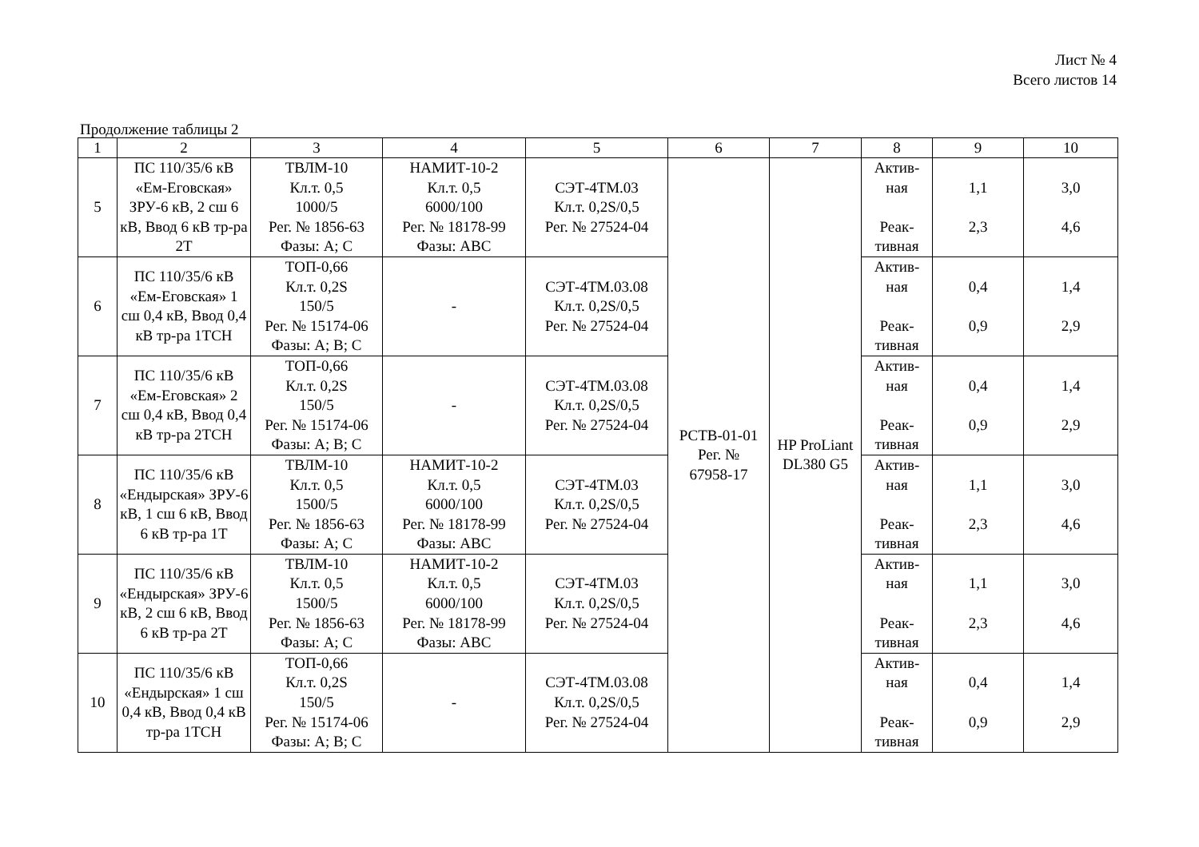Лист № 4
Всего листов 14
Продолжение таблицы 2
| 1 | 2 | 3 | 4 | 5 | 6 | 7 | 8 | 9 | 10 |
| --- | --- | --- | --- | --- | --- | --- | --- | --- | --- |
| 5 | ПС 110/35/6 кВ «Ем-Еговская» ЗРУ-6 кВ, 2 сш 6 кВ, Ввод 6 кВ тр-ра 2Т | ТВЛМ-10 Кл.т. 0,5 1000/5 Рег. № 1856-63 Фазы: А; С | НАМИТ-10-2 Кл.т. 0,5 6000/100 Рег. № 18178-99 Фазы: АВС | СЭТ-4ТМ.03 Кл.т. 0,2S/0,5 Рег. № 27524-04 | РСТВ-01-01 Рег. № 67958-17 | HP ProLiant DL380 G5 | Актив- ная Реак- тивная | 1,1 2,3 | 3,0 4,6 |
| 6 | ПС 110/35/6 кВ «Ем-Еговская» 1 сш 0,4 кВ, Ввод 0,4 кВ тр-ра 1ТСН | ТОП-0,66 Кл.т. 0,2S 150/5 Рег. № 15174-06 Фазы: А; В; С | - | СЭТ-4ТМ.03.08 Кл.т. 0,2S/0,5 Рег. № 27524-04 | | | Актив- ная Реак- тивная | 0,4 0,9 | 1,4 2,9 |
| 7 | ПС 110/35/6 кВ «Ем-Еговская» 2 сш 0,4 кВ, Ввод 0,4 кВ тр-ра 2ТСН | ТОП-0,66 Кл.т. 0,2S 150/5 Рег. № 15174-06 Фазы: А; В; С | - | СЭТ-4ТМ.03.08 Кл.т. 0,2S/0,5 Рег. № 27524-04 | | | Актив- ная Реак- тивная | 0,4 0,9 | 1,4 2,9 |
| 8 | ПС 110/35/6 кВ «Ендырская» ЗРУ-6 кВ, 1 сш 6 кВ, Ввод 6 кВ тр-ра 1Т | ТВЛМ-10 Кл.т. 0,5 1500/5 Рег. № 1856-63 Фазы: А; С | НАМИТ-10-2 Кл.т. 0,5 6000/100 Рег. № 18178-99 Фазы: АВС | СЭТ-4ТМ.03 Кл.т. 0,2S/0,5 Рег. № 27524-04 | | | Актив- ная Реак- тивная | 1,1 2,3 | 3,0 4,6 |
| 9 | ПС 110/35/6 кВ «Ендырская» ЗРУ-6 кВ, 2 сш 6 кВ, Ввод 6 кВ тр-ра 2Т | ТВЛМ-10 Кл.т. 0,5 1500/5 Рег. № 1856-63 Фазы: А; С | НАМИТ-10-2 Кл.т. 0,5 6000/100 Рег. № 18178-99 Фазы: АВС | СЭТ-4ТМ.03 Кл.т. 0,2S/0,5 Рег. № 27524-04 | | | Актив- ная Реак- тивная | 1,1 2,3 | 3,0 4,6 |
| 10 | ПС 110/35/6 кВ «Ендырская» 1 сш 0,4 кВ, Ввод 0,4 кВ тр-ра 1ТСН | ТОП-0,66 Кл.т. 0,2S 150/5 Рег. № 15174-06 Фазы: А; В; С | - | СЭТ-4ТМ.03.08 Кл.т. 0,2S/0,5 Рег. № 27524-04 | | | Актив- ная Реак- тивная | 0,4 0,9 | 1,4 2,9 |